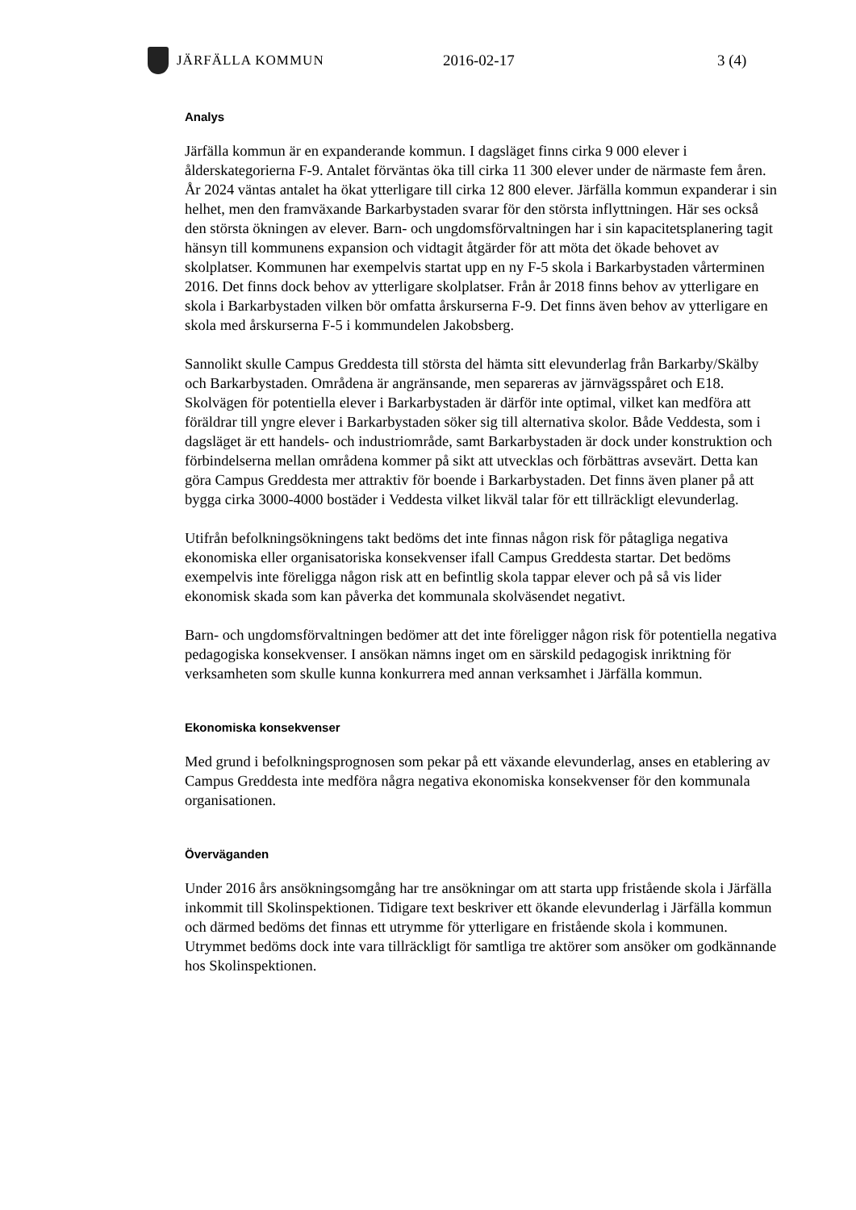JÄRFÄLLA KOMMUN 2016-02-17 3 (4)
Analys
Järfälla kommun är en expanderande kommun. I dagsläget finns cirka 9 000 elever i ålderskategorierna F-9. Antalet förväntas öka till cirka 11 300 elever under de närmaste fem åren. År 2024 väntas antalet ha ökat ytterligare till cirka 12 800 elever. Järfälla kommun expanderar i sin helhet, men den framväxande Barkarbystaden svarar för den största inflyttningen. Här ses också den största ökningen av elever. Barn- och ungdomsförvaltningen har i sin kapacitetsplanering tagit hänsyn till kommunens expansion och vidtagit åtgärder för att möta det ökade behovet av skolplatser. Kommunen har exempelvis startat upp en ny F-5 skola i Barkarbystaden vårterminen 2016. Det finns dock behov av ytterligare skolplatser. Från år 2018 finns behov av ytterligare en skola i Barkarbystaden vilken bör omfatta årskurserna F-9. Det finns även behov av ytterligare en skola med årskurserna F-5 i kommundelen Jakobsberg.
Sannolikt skulle Campus Greddesta till största del hämta sitt elevunderlag från Barkarby/Skälby och Barkarbystaden. Områdena är angränsande, men separeras av järnvägsspåret och E18. Skolvägen för potentiella elever i Barkarbystaden är därför inte optimal, vilket kan medföra att föräldrar till yngre elever i Barkarbystaden söker sig till alternativa skolor. Både Veddesta, som i dagsläget är ett handels- och industriområde, samt Barkarbystaden är dock under konstruktion och förbindelserna mellan områdena kommer på sikt att utvecklas och förbättras avsevärt. Detta kan göra Campus Greddesta mer attraktiv för boende i Barkarbystaden. Det finns även planer på att bygga cirka 3000-4000 bostäder i Veddesta vilket likväl talar för ett tillräckligt elevunderlag.
Utifrån befolkningsökningens takt bedöms det inte finnas någon risk för påtagliga negativa ekonomiska eller organisatoriska konsekvenser ifall Campus Greddesta startar. Det bedöms exempelvis inte föreligga någon risk att en befintlig skola tappar elever och på så vis lider ekonomisk skada som kan påverka det kommunala skolväsendet negativt.
Barn- och ungdomsförvaltningen bedömer att det inte föreligger någon risk för potentiella negativa pedagogiska konsekvenser. I ansökan nämns inget om en särskild pedagogisk inriktning för verksamheten som skulle kunna konkurrera med annan verksamhet i Järfälla kommun.
Ekonomiska konsekvenser
Med grund i befolkningsprognosen som pekar på ett växande elevunderlag, anses en etablering av Campus Greddesta inte medföra några negativa ekonomiska konsekvenser för den kommunala organisationen.
Överväganden
Under 2016 års ansökningsomgång har tre ansökningar om att starta upp fristående skola i Järfälla inkommit till Skolinspektionen. Tidigare text beskriver ett ökande elevunderlag i Järfälla kommun och därmed bedöms det finnas ett utrymme för ytterligare en fristående skola i kommunen. Utrymmet bedöms dock inte vara tillräckligt för samtliga tre aktörer som ansöker om godkännande hos Skolinspektionen.